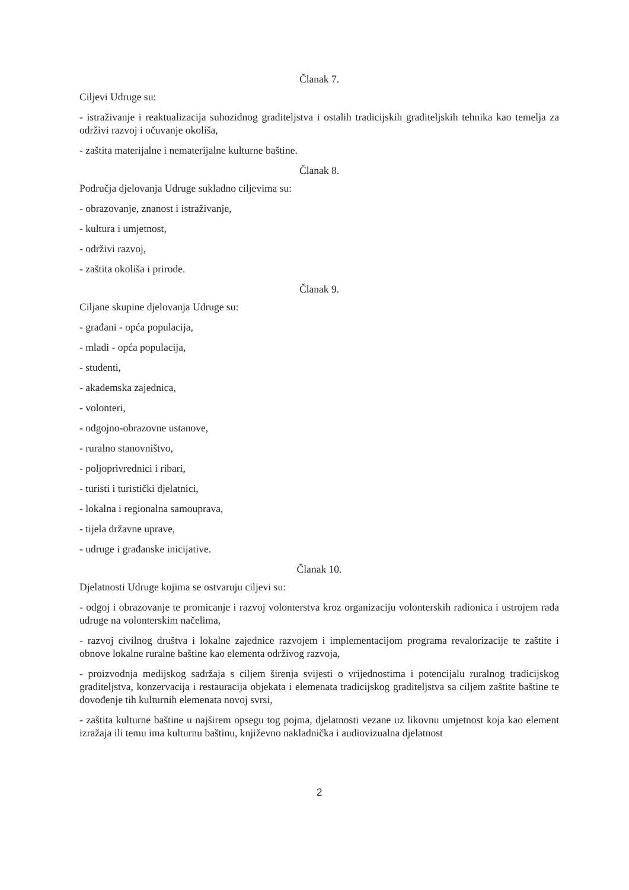Članak 7.
Ciljevi Udruge su:
- istraživanje i reaktualizacija suhozidnog graditeljstva i ostalih tradicijskih graditeljskih tehnika kao temelja za održivi razvoj i očuvanje okoliša,
- zaštita materijalne i nematerijalne kulturne baštine.
Članak 8.
Područja djelovanja Udruge sukladno ciljevima su:
- obrazovanje, znanost i istraživanje,
- kultura i umjetnost,
- održivi razvoj,
- zaštita okoliša i prirode.
Članak 9.
Ciljane skupine djelovanja Udruge su:
- građani - opća populacija,
- mladi - opća populacija,
- studenti,
- akademska zajednica,
- volonteri,
- odgojno-obrazovne ustanove,
- ruralno stanovništvo,
- poljoprivrednici i ribari,
- turisti i turistički djelatnici,
- lokalna i regionalna samouprava,
- tijela državne uprave,
- udruge i građanske inicijative.
Članak 10.
Djelatnosti Udruge kojima se ostvaruju ciljevi su:
- odgoj i obrazovanje te promicanje i razvoj volonterstva kroz organizaciju volonterskih radionica i ustrojem rada udruge na volonterskim načelima,
- razvoj civilnog društva i lokalne zajednice razvojem i implementacijom programa revalorizacije te zaštite i obnove lokalne ruralne baštine kao elementa održivog razvoja,
- proizvodnja medijskog sadržaja s ciljem širenja svijesti o vrijednostima i potencijalu ruralnog tradicijskog graditeljstva, konzervacija i restauracija objekata i elemenata tradicijskog graditeljstva sa ciljem zaštite baštine te dovođenje tih kulturnih elemenata novoj svrsi,
- zaštita kulturne baštine u najširem opsegu tog pojma, djelatnosti vezane uz likovnu umjetnost koja kao element izražaja ili temu ima kulturnu baštinu, književno nakladnička i audiovizualna djelatnost
2